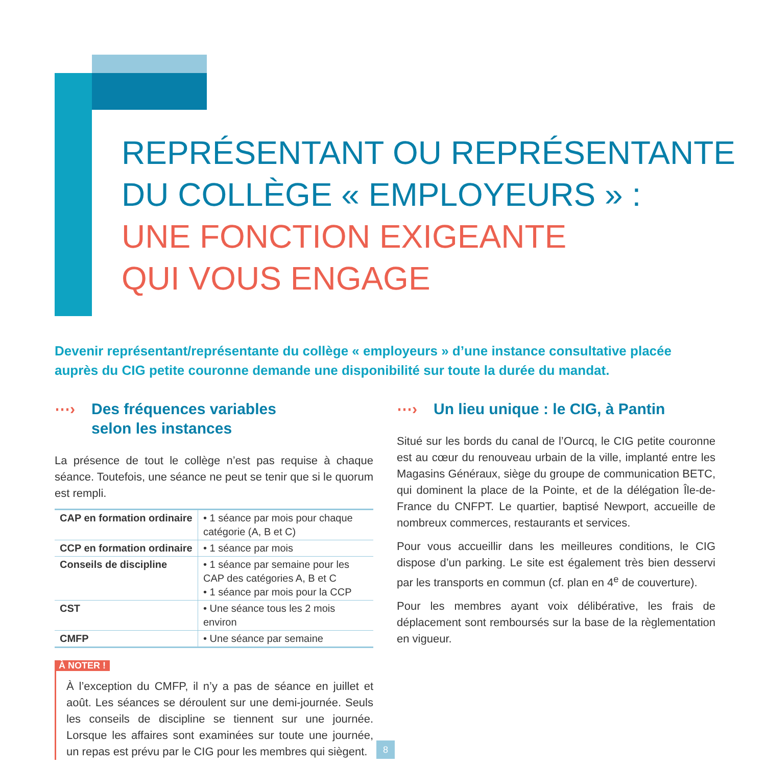REPRÉSENTANT OU REPRÉSENTANTE
DU COLLÈGE « EMPLOYEURS » :
UNE FONCTION EXIGEANTE
QUI VOUS ENGAGE
Devenir représentant/représentante du collège « employeurs » d’une instance consultative placée auprès du CIG petite couronne demande une disponibilité sur toute la durée du mandat.
⋯› Des fréquences variables
selon les instances
La présence de tout le collège n’est pas requise à chaque séance. Toutefois, une séance ne peut se tenir que si le quorum est rempli.
| CAP en formation ordinaire | • 1 séance par mois pour chaque catégorie (A, B et C) |
| CCP en formation ordinaire | • 1 séance par mois |
| Conseils de discipline | • 1 séance par semaine pour les CAP des catégories A, B et C • 1 séance par mois pour la CCP |
| CST | • Une séance tous les 2 mois environ |
| CMFP | • Une séance par semaine |
À NOTER !
À l’exception du CMFP, il n’y a pas de séance en juillet et août. Les séances se déroulent sur une demi-journée. Seuls les conseils de discipline se tiennent sur une journée. Lorsque les affaires sont examinées sur toute une journée, un repas est prévu par le CIG pour les membres qui siègent.
⋯› Un lieu unique : le CIG, à Pantin
Situé sur les bords du canal de l’Ourcq, le CIG petite couronne est au cœur du renouveau urbain de la ville, implanté entre les Magasins Généraux, siège du groupe de communication BETC, qui dominent la place de la Pointe, et de la délégation Île-de-France du CNFPT. Le quartier, baptisé Newport, accueille de nombreux commerces, restaurants et services.
Pour vous accueillir dans les meilleures conditions, le CIG dispose d’un parking. Le site est également très bien desservi par les transports en commun (cf. plan en 4<sup>e</sup> de couverture).
Pour les membres ayant voix délibérative, les frais de déplacement sont remboursés sur la base de la règlementation en vigueur.
8